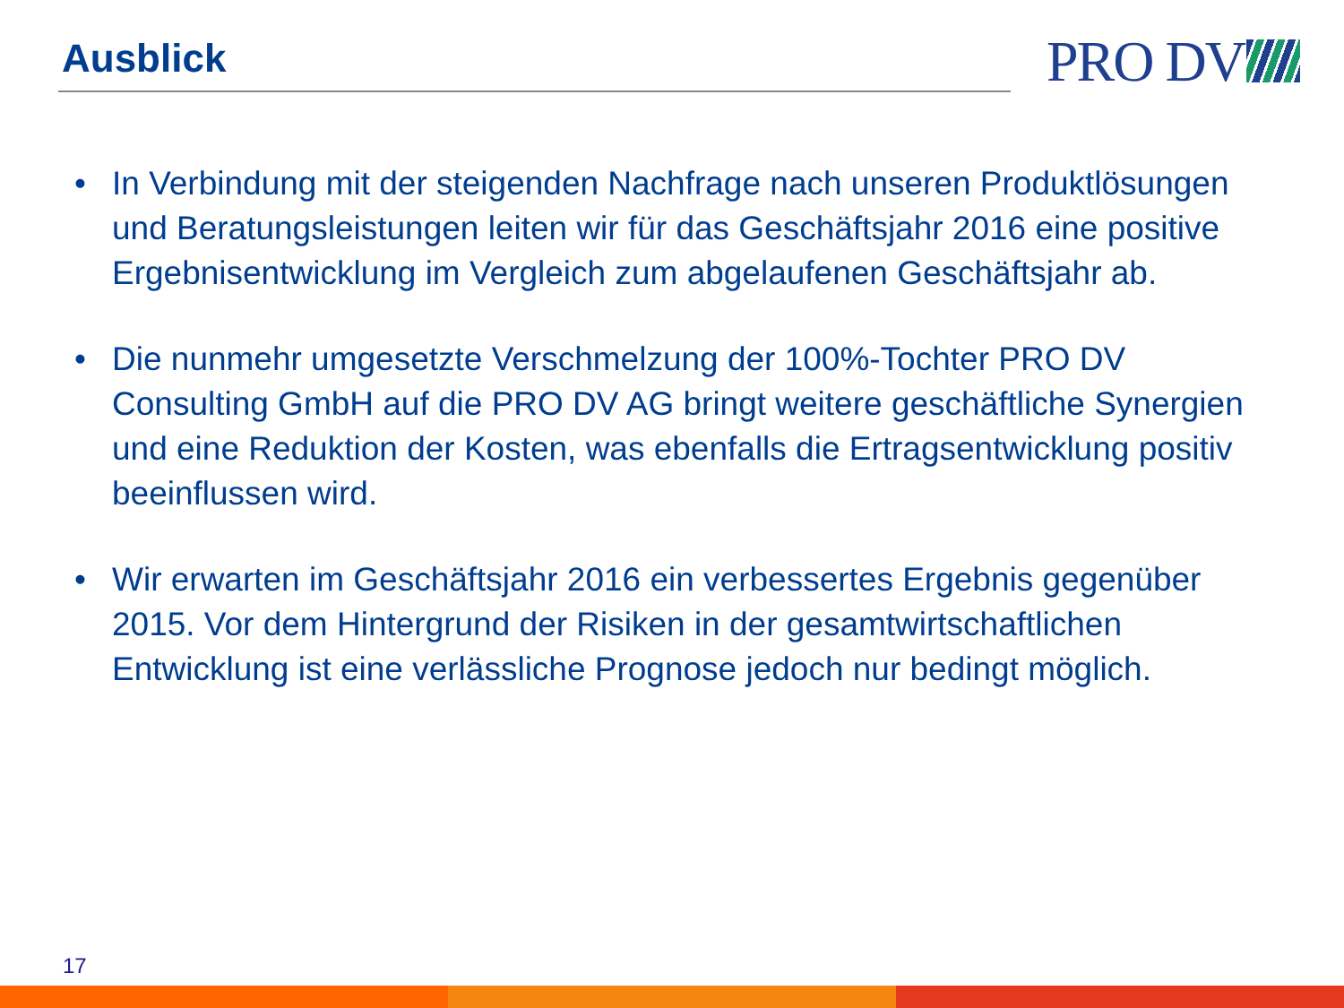Ausblick PRO DV
• In Verbindung mit der steigenden Nachfrage nach unseren Produktlösungen und Beratungsleistungen leiten wir für das Geschäftsjahr 2016 eine positive Ergebnisentwicklung im Vergleich zum abgelaufenen Geschäftsjahr ab.
• Die nunmehr umgesetzte Verschmelzung der 100%-Tochter PRO DV Consulting GmbH auf die PRO DV AG bringt weitere geschäftliche Synergien und eine Reduktion der Kosten, was ebenfalls die Ertragsentwicklung positiv beeinflussen wird.
• Wir erwarten im Geschäftsjahr 2016 ein verbessertes Ergebnis gegenüber 2015. Vor dem Hintergrund der Risiken in der gesamtwirtschaftlichen Entwicklung ist eine verlässliche Prognose jedoch nur bedingt möglich.
17